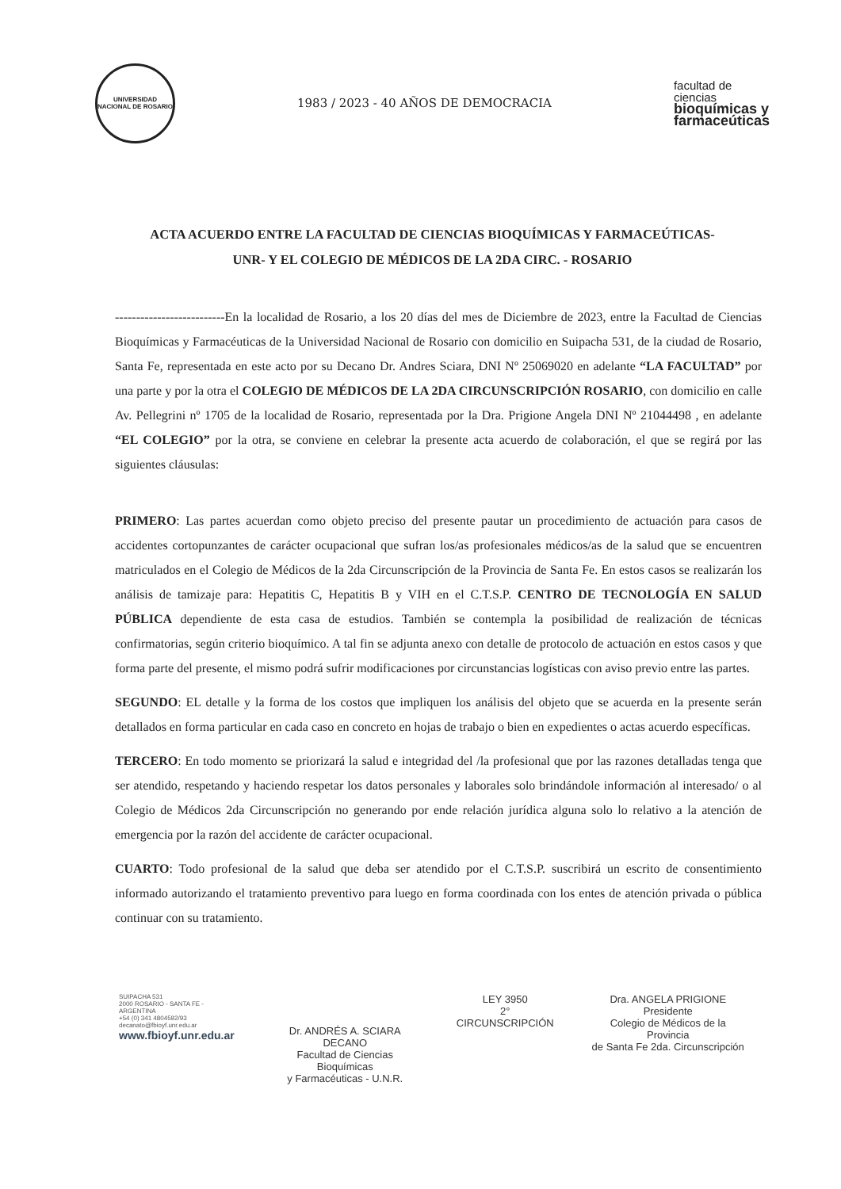UNIVERSIDAD NACIONAL DE ROSARIO
1983 / 2023 - 40 AÑOS DE DEMOCRACIA
facultad de
ciencias
bioquímicas y
farmaceúticas
ACTA ACUERDO ENTRE LA FACULTAD DE CIENCIAS BIOQUÍMICAS Y FARMACEÚTICAS-UNR- Y EL COLEGIO DE MÉDICOS DE LA 2DA CIRC. - ROSARIO
--------------------------En la localidad de Rosario, a los 20 días del mes de Diciembre de 2023, entre la Facultad de Ciencias Bioquímicas y Farmacéuticas de la Universidad Nacional de Rosario con domicilio en Suipacha 531, de la ciudad de Rosario, Santa Fe, representada en este acto por su Decano Dr. Andres Sciara, DNI Nº 25069020 en adelante “LA FACULTAD” por una parte y por la otra el COLEGIO DE MÉDICOS DE LA 2DA CIRCUNSCRIPCIÓN ROSARIO, con domicilio en calle Av. Pellegrini nº 1705 de la localidad de Rosario, representada por la Dra. Prigione Angela DNI Nº 21044498 , en adelante “EL COLEGIO” por la otra, se conviene en celebrar la presente acta acuerdo de colaboración, el que se regirá por las siguientes cláusulas:
PRIMERO: Las partes acuerdan como objeto preciso del presente pautar un procedimiento de actuación para casos de accidentes cortopunzantes de carácter ocupacional que sufran los/as profesionales médicos/as de la salud que se encuentren matriculados en el Colegio de Médicos de la 2da Circunscripción de la Provincia de Santa Fe. En estos casos se realizarán los análisis de tamizaje para: Hepatitis C, Hepatitis B y VIH en el C.T.S.P. CENTRO DE TECNOLOGÍA EN SALUD PÚBLICA dependiente de esta casa de estudios. También se contempla la posibilidad de realización de técnicas confirmatorias, según criterio bioquímico. A tal fin se adjunta anexo con detalle de protocolo de actuación en estos casos y que forma parte del presente, el mismo podrá sufrir modificaciones por circunstancias logísticas con aviso previo entre las partes.
SEGUNDO: EL detalle y la forma de los costos que impliquen los análisis del objeto que se acuerda en la presente serán detallados en forma particular en cada caso en concreto en hojas de trabajo o bien en expedientes o actas acuerdo específicas.
TERCERO: En todo momento se priorizará la salud e integridad del /la profesional que por las razones detalladas tenga que ser atendido, respetando y haciendo respetar los datos personales y laborales solo brindándole información al interesado/ o al Colegio de Médicos 2da Circunscripción no generando por ende relación jurídica alguna solo lo relativo a la atención de emergencia por la razón del accidente de carácter ocupacional.
CUARTO: Todo profesional de la salud que deba ser atendido por el C.T.S.P. suscribirá un escrito de consentimiento informado autorizando el tratamiento preventivo para luego en forma coordinada con los entes de atención privada o pública continuar con su tratamiento.
SUIPACHA 531
2000 ROSARIO - SANTA FE - ARGENTINA
+54 (0) 341 4804592/93
decanato@fbioyf.unr.edu.ar
www.fbioyf.unr.edu.ar
Dr. ANDRÉS A. SCIARA
DECANO
Facultad de Ciencias Bioquímicas
y Farmacéuticas - U.N.R.
LEY 3950
2° CIRCUNSCRIPCIÓN
Dra. ANGELA PRIGIONE
Presidente
Colegio de Médicos de la Provincia
de Santa Fe 2da. Circunscripción